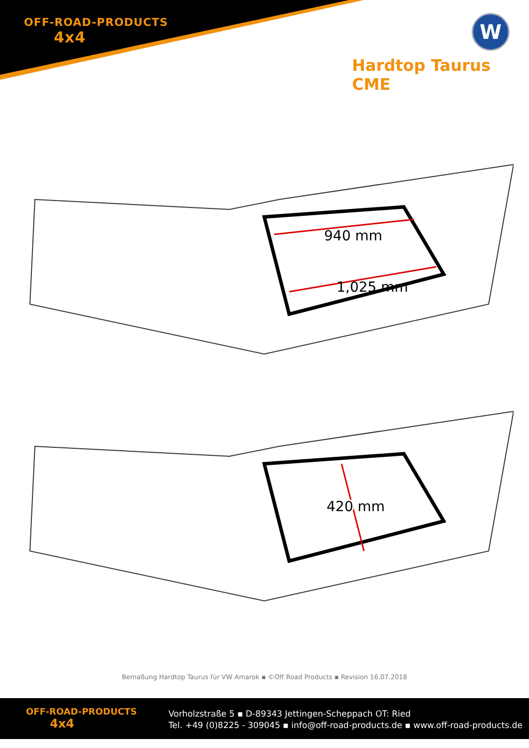OFF-ROAD-PRODUCTS
4x4
W
Hardtop Taurus CME
940 mm
1,025 mm
420 mm
Bemaßung Hardtop Taurus für VW Amarok ▪ ©Off Road Products ▪ Revision 16.07.2018
OFF-ROAD-PRODUCTS
4x4
Vorholzstraße 5 ▪ D-89343 Jettingen-Scheppach OT: Ried
Tel. +49 (0)8225 - 309045 ▪ info@off-road-products.de ▪ www.off-road-products.de